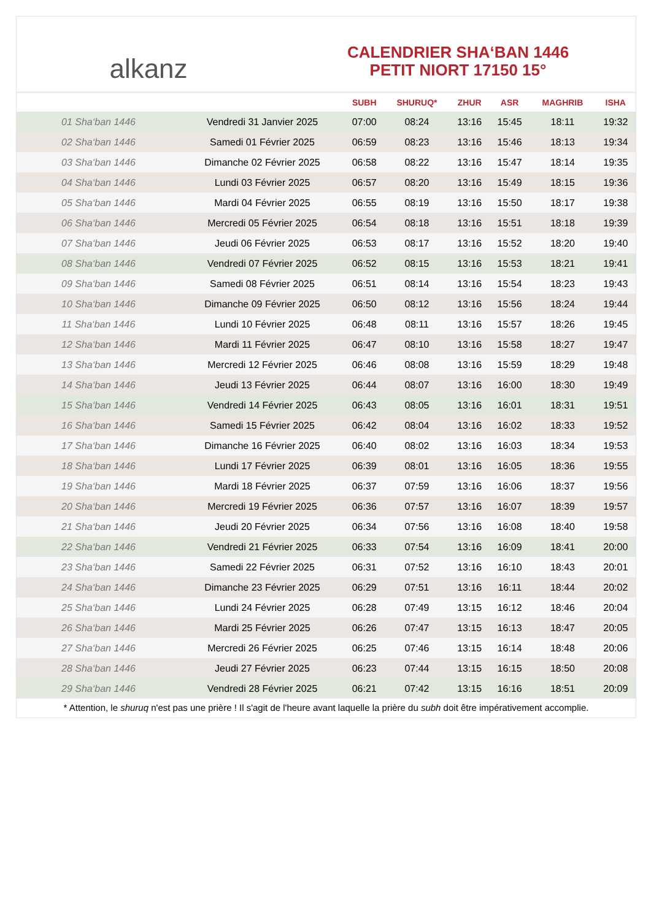alkanz
CALENDRIER SHA‘BAN 1446
PETIT NIORT 17150 15°
| | | SUBH | SHURUQ* | ZHUR | ASR | MAGHRIB | ISHA |
| --- | --- | --- | --- | --- | --- | --- | --- |
| 01 Sha‘ban 1446 | Vendredi 31 Janvier 2025 | 07:00 | 08:24 | 13:16 | 15:45 | 18:11 | 19:32 |
| 02 Sha‘ban 1446 | Samedi 01 Février 2025 | 06:59 | 08:23 | 13:16 | 15:46 | 18:13 | 19:34 |
| 03 Sha‘ban 1446 | Dimanche 02 Février 2025 | 06:58 | 08:22 | 13:16 | 15:47 | 18:14 | 19:35 |
| 04 Sha‘ban 1446 | Lundi 03 Février 2025 | 06:57 | 08:20 | 13:16 | 15:49 | 18:15 | 19:36 |
| 05 Sha‘ban 1446 | Mardi 04 Février 2025 | 06:55 | 08:19 | 13:16 | 15:50 | 18:17 | 19:38 |
| 06 Sha‘ban 1446 | Mercredi 05 Février 2025 | 06:54 | 08:18 | 13:16 | 15:51 | 18:18 | 19:39 |
| 07 Sha‘ban 1446 | Jeudi 06 Février 2025 | 06:53 | 08:17 | 13:16 | 15:52 | 18:20 | 19:40 |
| 08 Sha‘ban 1446 | Vendredi 07 Février 2025 | 06:52 | 08:15 | 13:16 | 15:53 | 18:21 | 19:41 |
| 09 Sha‘ban 1446 | Samedi 08 Février 2025 | 06:51 | 08:14 | 13:16 | 15:54 | 18:23 | 19:43 |
| 10 Sha‘ban 1446 | Dimanche 09 Février 2025 | 06:50 | 08:12 | 13:16 | 15:56 | 18:24 | 19:44 |
| 11 Sha‘ban 1446 | Lundi 10 Février 2025 | 06:48 | 08:11 | 13:16 | 15:57 | 18:26 | 19:45 |
| 12 Sha‘ban 1446 | Mardi 11 Février 2025 | 06:47 | 08:10 | 13:16 | 15:58 | 18:27 | 19:47 |
| 13 Sha‘ban 1446 | Mercredi 12 Février 2025 | 06:46 | 08:08 | 13:16 | 15:59 | 18:29 | 19:48 |
| 14 Sha‘ban 1446 | Jeudi 13 Février 2025 | 06:44 | 08:07 | 13:16 | 16:00 | 18:30 | 19:49 |
| 15 Sha‘ban 1446 | Vendredi 14 Février 2025 | 06:43 | 08:05 | 13:16 | 16:01 | 18:31 | 19:51 |
| 16 Sha‘ban 1446 | Samedi 15 Février 2025 | 06:42 | 08:04 | 13:16 | 16:02 | 18:33 | 19:52 |
| 17 Sha‘ban 1446 | Dimanche 16 Février 2025 | 06:40 | 08:02 | 13:16 | 16:03 | 18:34 | 19:53 |
| 18 Sha‘ban 1446 | Lundi 17 Février 2025 | 06:39 | 08:01 | 13:16 | 16:05 | 18:36 | 19:55 |
| 19 Sha‘ban 1446 | Mardi 18 Février 2025 | 06:37 | 07:59 | 13:16 | 16:06 | 18:37 | 19:56 |
| 20 Sha‘ban 1446 | Mercredi 19 Février 2025 | 06:36 | 07:57 | 13:16 | 16:07 | 18:39 | 19:57 |
| 21 Sha‘ban 1446 | Jeudi 20 Février 2025 | 06:34 | 07:56 | 13:16 | 16:08 | 18:40 | 19:58 |
| 22 Sha‘ban 1446 | Vendredi 21 Février 2025 | 06:33 | 07:54 | 13:16 | 16:09 | 18:41 | 20:00 |
| 23 Sha‘ban 1446 | Samedi 22 Février 2025 | 06:31 | 07:52 | 13:16 | 16:10 | 18:43 | 20:01 |
| 24 Sha‘ban 1446 | Dimanche 23 Février 2025 | 06:29 | 07:51 | 13:16 | 16:11 | 18:44 | 20:02 |
| 25 Sha‘ban 1446 | Lundi 24 Février 2025 | 06:28 | 07:49 | 13:15 | 16:12 | 18:46 | 20:04 |
| 26 Sha‘ban 1446 | Mardi 25 Février 2025 | 06:26 | 07:47 | 13:15 | 16:13 | 18:47 | 20:05 |
| 27 Sha‘ban 1446 | Mercredi 26 Février 2025 | 06:25 | 07:46 | 13:15 | 16:14 | 18:48 | 20:06 |
| 28 Sha‘ban 1446 | Jeudi 27 Février 2025 | 06:23 | 07:44 | 13:15 | 16:15 | 18:50 | 20:08 |
| 29 Sha‘ban 1446 | Vendredi 28 Février 2025 | 06:21 | 07:42 | 13:15 | 16:16 | 18:51 | 20:09 |
* Attention, le shuruq n'est pas une prière ! Il s'agit de l'heure avant laquelle la prière du subh doit être impérativement accomplie.